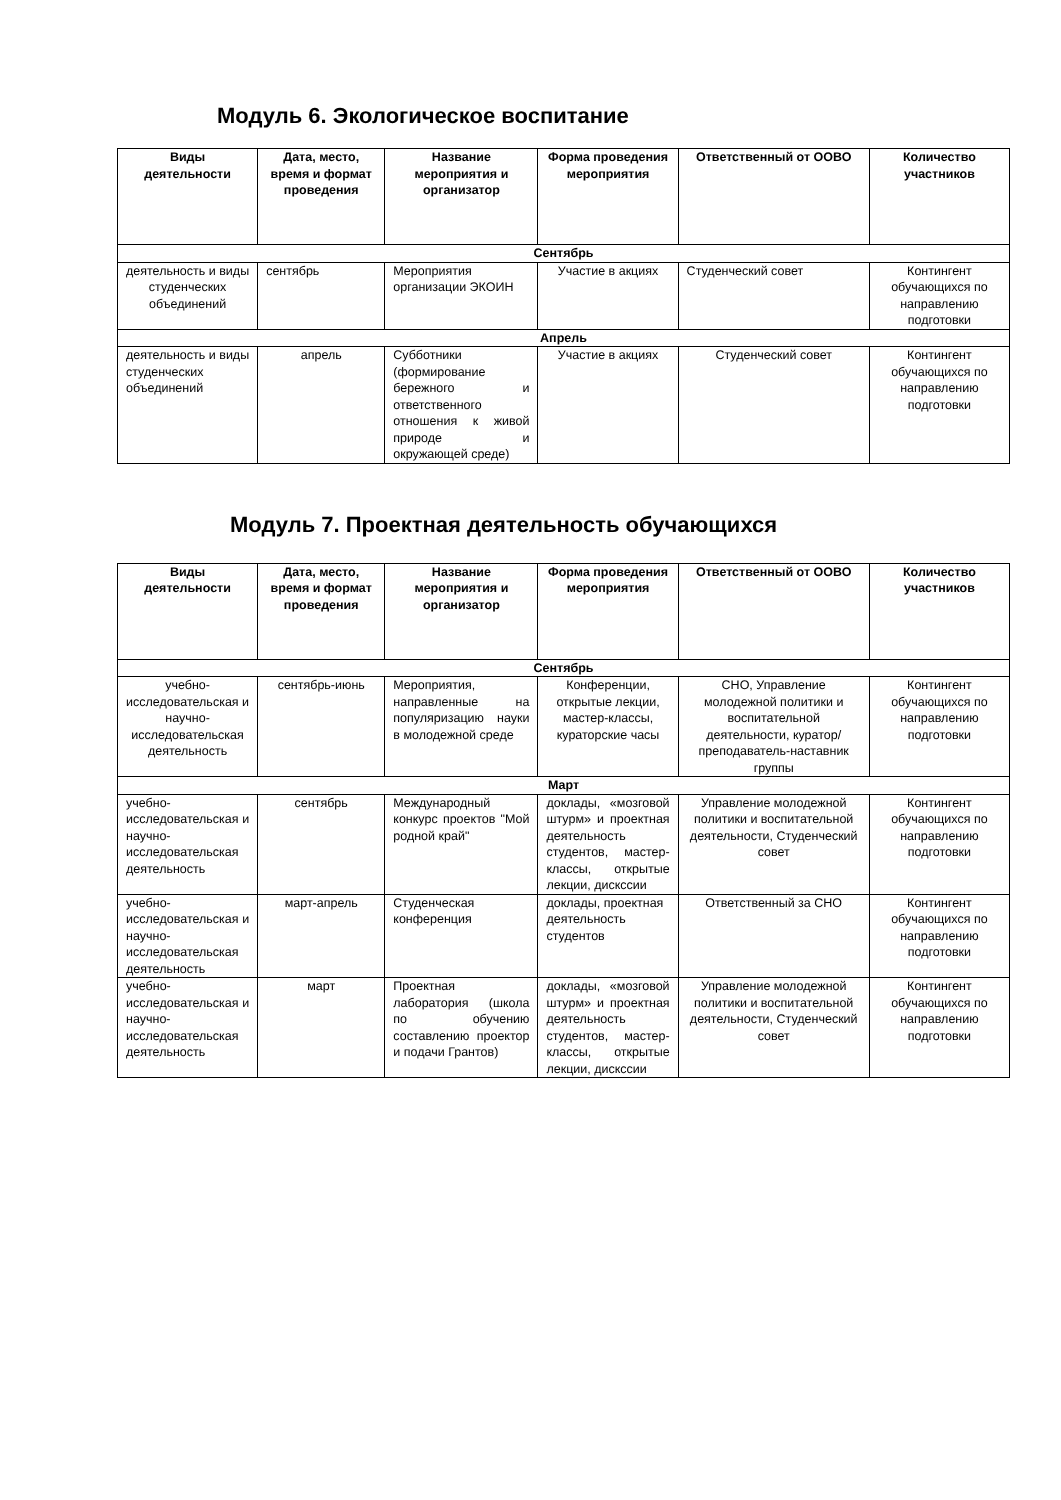Модуль 6. Экологическое воспитание
| Виды деятельности | Дата, место, время и формат проведения | Название мероприятия и организатор | Форма проведения мероприятия | Ответственный от ООВО | Количество участников |
| --- | --- | --- | --- | --- | --- |
| Сентябрь | | | | | |
| деятельность и виды студенческих объединений | сентябрь | Мероприятия организации ЭКОИН | Участие в акциях | Студенческий совет | Контингент обучающихся по направлению подготовки |
| Апрель | | | | | |
| деятельность и виды студенческих объединений | апрель | Субботники (формирование бережного и ответственного отношения к живой природе и окружающей среде) | Участие в акциях | Студенческий совет | Контингент обучающихся по направлению подготовки |
Модуль 7. Проектная деятельность обучающихся
| Виды деятельности | Дата, место, время и формат проведения | Название мероприятия и организатор | Форма проведения мероприятия | Ответственный от ООВО | Количество участников |
| --- | --- | --- | --- | --- | --- |
| Сентябрь | | | | | |
| учебно-исследовательская и научно-исследовательская деятельность | сентябрь-июнь | Мероприятия, направленные на популяризацию науки в молодежной среде | Конференции, открытые лекции, мастер-классы, кураторские часы | СНО, Управление молодежной политики и воспитательной деятельности, куратор/преподаватель-наставник группы | Контингент обучающихся по направлению подготовки |
| Март | | | | | |
| учебно-исследовательская и научно-исследовательская деятельность | сентябрь | Международный конкурс проектов "Мой родной край" | доклады, «мозговой штурм» и проектная деятельность студентов, мастер-классы, открытые лекции, дискссии | Управление молодежной политики и воспитательной деятельности, Студенческий совет | Контингент обучающихся по направлению подготовки |
| учебно-исследовательская и научно-исследовательская деятельность | март-апрель | Студенческая конференция | доклады, проектная деятельность студентов | Ответственный за СНО | Контингент обучающихся по направлению подготовки |
| учебно-исследовательская и научно-исследовательская деятельность | март | Проектная лаборатория (школа по обучению составлению проектор и подачи Грантов) | доклады, «мозговой штурм» и проектная деятельность студентов, мастер-классы, открытые лекции, дискссии | Управление молодежной политики и воспитательной деятельности, Студенческий совет | Контингент обучающихся по направлению подготовки |